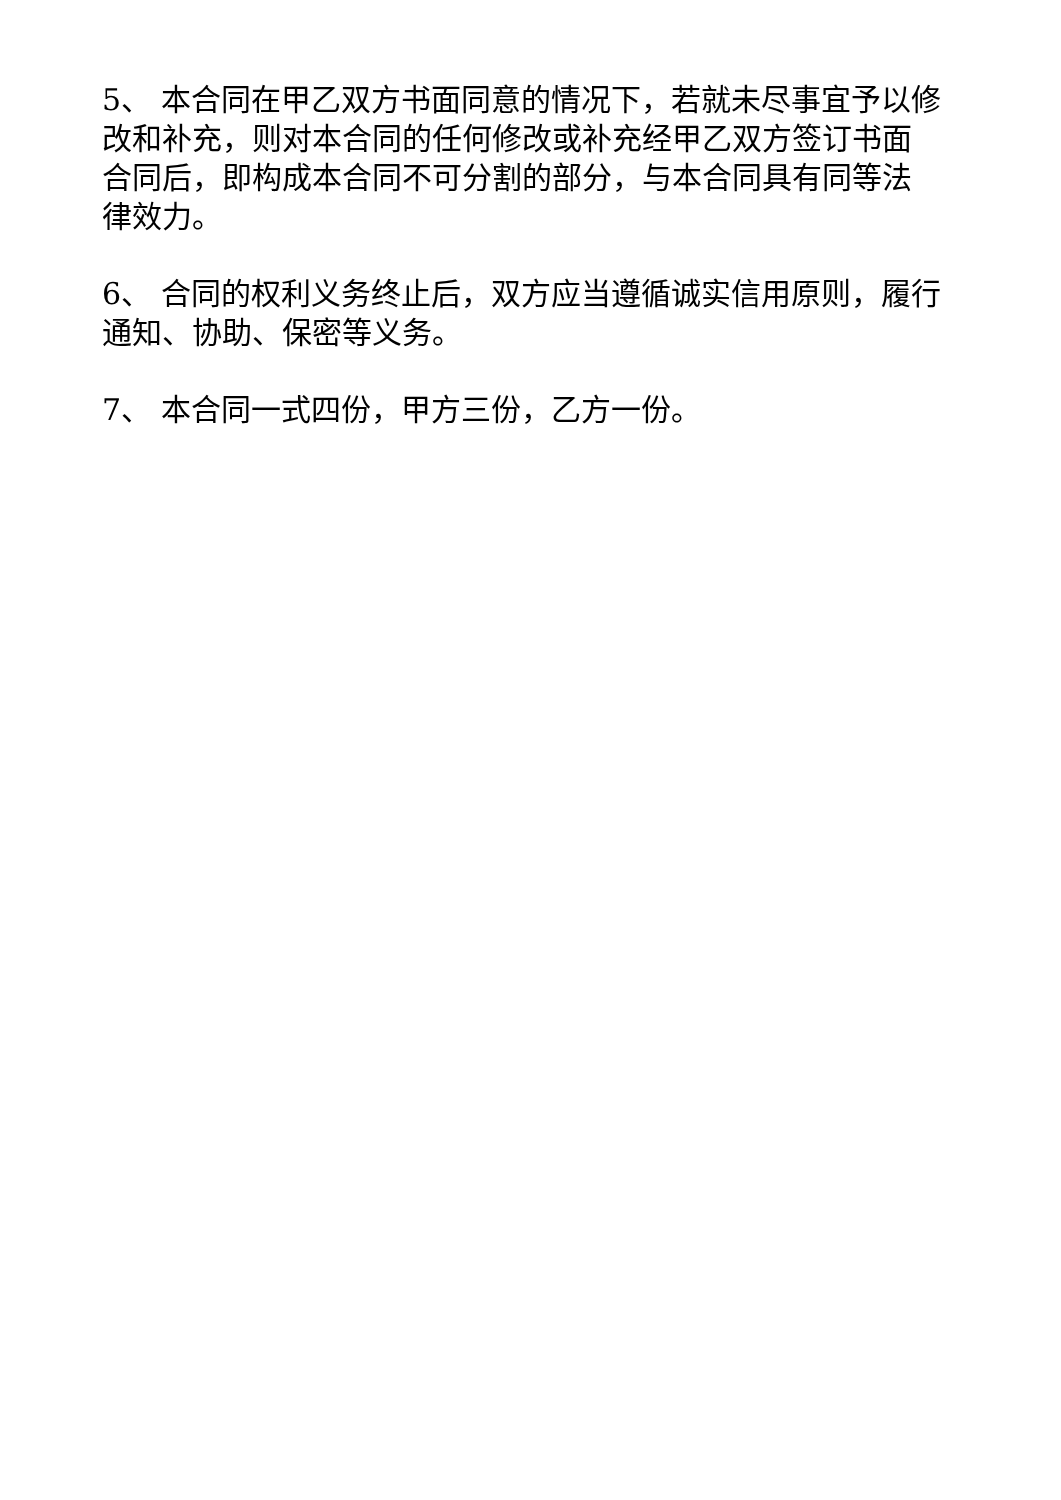5、 本合同在甲乙双方书面同意的情况下，若就未尽事宜予以修改和补充，则对本合同的任何修改或补充经甲乙双方签订书面合同后，即构成本合同不可分割的部分，与本合同具有同等法律效力。
6、 合同的权利义务终止后，双方应当遵循诚实信用原则，履行通知、协助、保密等义务。
7、 本合同一式四份，甲方三份，乙方一份。